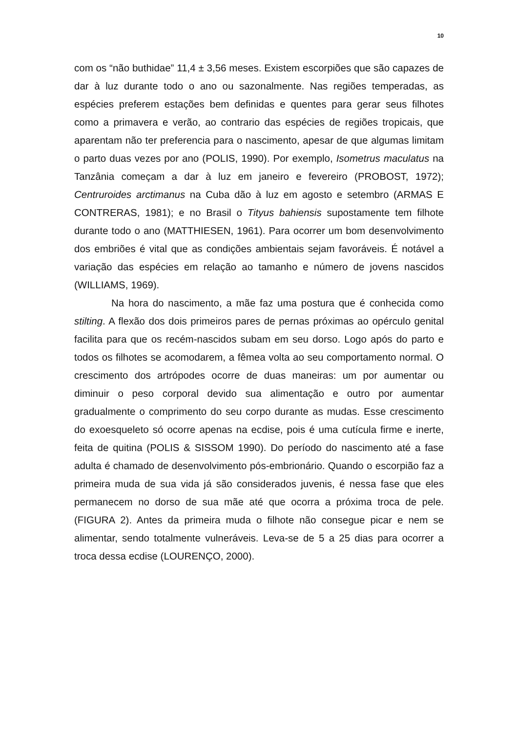10
com os “não buthidae” 11,4 ± 3,56 meses. Existem escorpiões que são capazes de dar à luz durante todo o ano ou sazonalmente. Nas regiões temperadas, as espécies preferem estações bem definidas e quentes para gerar seus filhotes como a primavera e verão, ao contrario das espécies de regiões tropicais, que aparentam não ter preferencia para o nascimento, apesar de que algumas limitam o parto duas vezes por ano (POLIS, 1990). Por exemplo, Isometrus maculatus na Tanzânia começam a dar à luz em janeiro e fevereiro (PROBOST, 1972); Centruroides arctimanus na Cuba dão à luz em agosto e setembro (ARMAS E CONTRERAS, 1981); e no Brasil o Tityus bahiensis supostamente tem filhote durante todo o ano (MATTHIESEN, 1961). Para ocorrer um bom desenvolvimento dos embriões é vital que as condições ambientais sejam favoráveis. É notável a variação das espécies em relação ao tamanho e número de jovens nascidos (WILLIAMS, 1969).
Na hora do nascimento, a mãe faz uma postura que é conhecida como stilting. A flexão dos dois primeiros pares de pernas próximas ao opérculo genital facilita para que os recém-nascidos subam em seu dorso. Logo após do parto e todos os filhotes se acomodarem, a fêmea volta ao seu comportamento normal. O crescimento dos artrópodes ocorre de duas maneiras: um por aumentar ou diminuir o peso corporal devido sua alimentação e outro por aumentar gradualmente o comprimento do seu corpo durante as mudas. Esse crescimento do exoesqueleto só ocorre apenas na ecdise, pois é uma cutícula firme e inerte, feita de quitina (POLIS & SISSOM 1990). Do período do nascimento até a fase adulta é chamado de desenvolvimento pós-embrionário. Quando o escorpião faz a primeira muda de sua vida já são considerados juvenis, é nessa fase que eles permanecem no dorso de sua mãe até que ocorra a próxima troca de pele. (FIGURA 2). Antes da primeira muda o filhote não consegue picar e nem se alimentar, sendo totalmente vulneráveis. Leva-se de 5 a 25 dias para ocorrer a troca dessa ecdise (LOURENÇO, 2000).